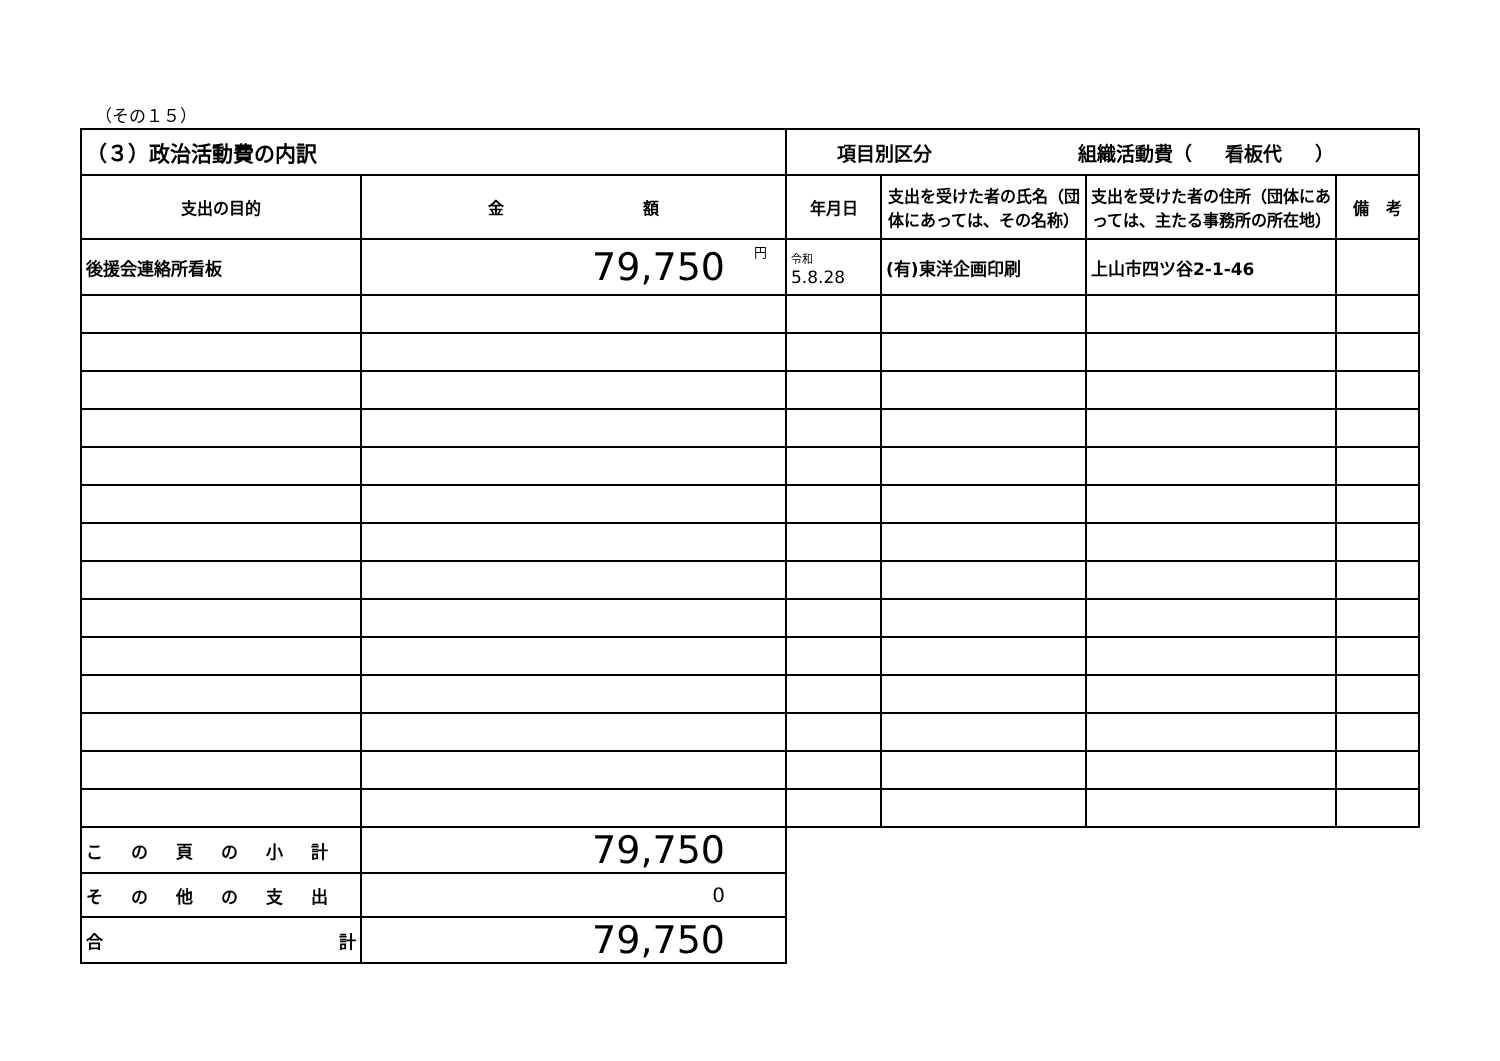（その１５）
| （３）政治活動費の内訳 | | 項目別区分 組織活動費（ 看板代 ） | | | |
| 支出の目的 | 金 額 | 年月日 | 支出を受けた者の氏名（団体にあっては、その名称） | 支出を受けた者の住所（団体にあっては、主たる事務所の所在地） | 備 考 |
| 後援会連絡所看板 | 79,750 円 | 令和 5.8.28 | (有)東洋企画印刷 | 上山市四ツ谷2-1-46 | |
| この頁の小計 | 79,750 | | | | |
| その他の支出 | 0 | | | | |
| 合 計 | 79,750 | | | | |